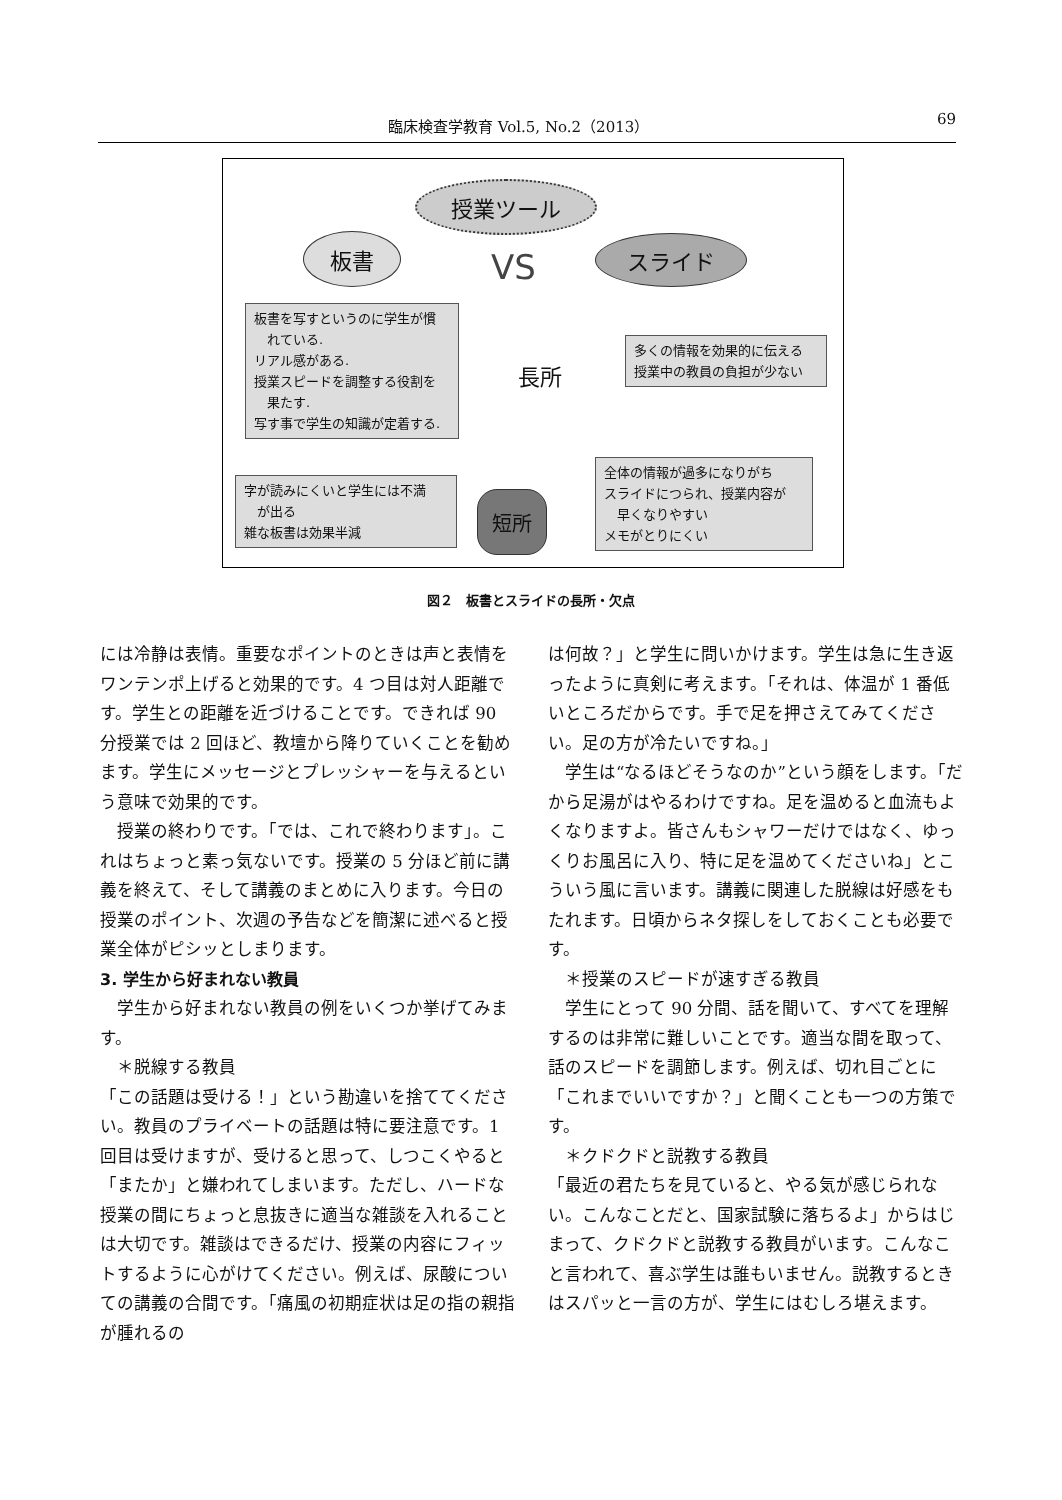臨床検査学教育 Vol.5, No.2（2013） 69
授業ツール
板書
VS
スライド
板書を写すというのに学生が慣
　れている.
リアル感がある.
授業スピードを調整する役割を
　果たす.
写す事で学生の知識が定着する.
長所
多くの情報を効果的に伝える
授業中の教員の負担が少ない
字が読みにくいと学生には不満
　が出る
雑な板書は効果半減
短所
全体の情報が過多になりがち
スライドにつられ、授業内容が
　早くなりやすい
メモがとりにくい
図２　板書とスライドの長所・欠点
には冷静は表情。重要なポイントのときは声と表情をワンテンポ上げると効果的です。4 つ目は対人距離です。学生との距離を近づけることです。できれば 90 分授業では 2 回ほど、教壇から降りていくことを勧めます。学生にメッセージとプレッシャーを与えるという意味で効果的です。
　授業の終わりです。「では、これで終わります」。これはちょっと素っ気ないです。授業の 5 分ほど前に講義を終えて、そして講義のまとめに入ります。今日の授業のポイント、次週の予告などを簡潔に述べると授業全体がピシッとしまります。
3. 学生から好まれない教員
　学生から好まれない教員の例をいくつか挙げてみます。
　＊脱線する教員
「この話題は受ける！」という勘違いを捨ててください。教員のプライベートの話題は特に要注意です。1 回目は受けますが、受けると思って、しつこくやると「またか」と嫌われてしまいます。ただし、ハードな授業の間にちょっと息抜きに適当な雑談を入れることは大切です。雑談はできるだけ、授業の内容にフィットするように心がけてください。例えば、尿酸についての講義の合間です。「痛風の初期症状は足の指の親指が腫れるの
は何故？」と学生に問いかけます。学生は急に生き返ったように真剣に考えます。「それは、体温が 1 番低いところだからです。手で足を押さえてみてください。足の方が冷たいですね。」
　学生は“なるほどそうなのか”という顔をします。「だから足湯がはやるわけですね。足を温めると血流もよくなりますよ。皆さんもシャワーだけではなく、ゆっくりお風呂に入り、特に足を温めてくださいね」とこういう風に言います。講義に関連した脱線は好感をもたれます。日頃からネタ探しをしておくことも必要です。
　＊授業のスピードが速すぎる教員
　学生にとって 90 分間、話を聞いて、すべてを理解するのは非常に難しいことです。適当な間を取って、話のスピードを調節します。例えば、切れ目ごとに「これまでいいですか？」と聞くことも一つの方策です。
　＊クドクドと説教する教員
「最近の君たちを見ていると、やる気が感じられない。こんなことだと、国家試験に落ちるよ」からはじまって、クドクドと説教する教員がいます。こんなこと言われて、喜ぶ学生は誰もいません。説教するときはスパッと一言の方が、学生にはむしろ堪えます。